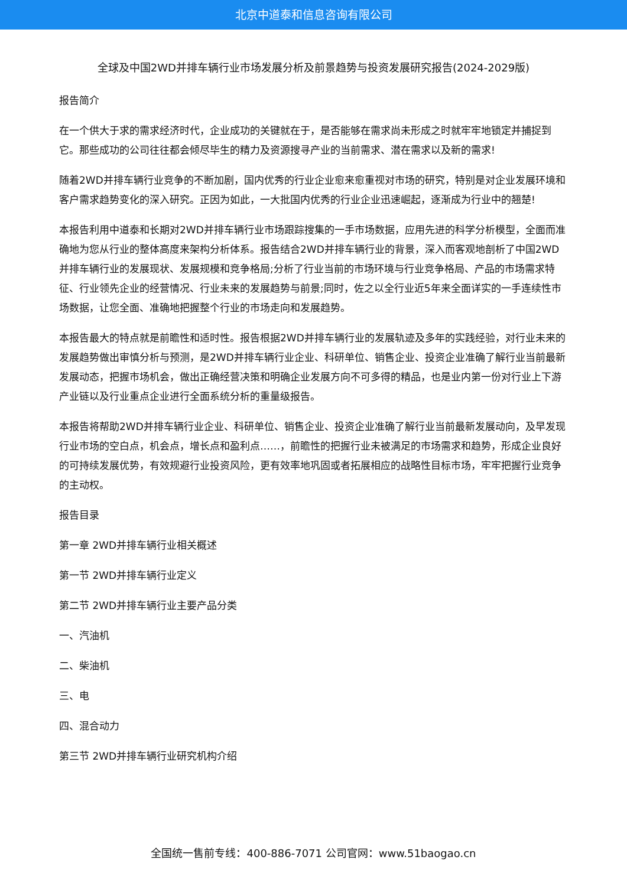北京中道泰和信息咨询有限公司
全球及中国2WD并排车辆行业市场发展分析及前景趋势与投资发展研究报告(2024-2029版)
报告简介
在一个供大于求的需求经济时代，企业成功的关键就在于，是否能够在需求尚未形成之时就牢牢地锁定并捕捉到它。那些成功的公司往往都会倾尽毕生的精力及资源搜寻产业的当前需求、潜在需求以及新的需求!
随着2WD并排车辆行业竞争的不断加剧，国内优秀的行业企业愈来愈重视对市场的研究，特别是对企业发展环境和客户需求趋势变化的深入研究。正因为如此，一大批国内优秀的行业企业迅速崛起，逐渐成为行业中的翘楚!
本报告利用中道泰和长期对2WD并排车辆行业市场跟踪搜集的一手市场数据，应用先进的科学分析模型，全面而准确地为您从行业的整体高度来架构分析体系。报告结合2WD并排车辆行业的背景，深入而客观地剖析了中国2WD并排车辆行业的发展现状、发展规模和竞争格局;分析了行业当前的市场环境与行业竞争格局、产品的市场需求特征、行业领先企业的经营情况、行业未来的发展趋势与前景;同时，佐之以全行业近5年来全面详实的一手连续性市场数据，让您全面、准确地把握整个行业的市场走向和发展趋势。
本报告最大的特点就是前瞻性和适时性。报告根据2WD并排车辆行业的发展轨迹及多年的实践经验，对行业未来的发展趋势做出审慎分析与预测，是2WD并排车辆行业企业、科研单位、销售企业、投资企业准确了解行业当前最新发展动态，把握市场机会，做出正确经营决策和明确企业发展方向不可多得的精品，也是业内第一份对行业上下游产业链以及行业重点企业进行全面系统分析的重量级报告。
本报告将帮助2WD并排车辆行业企业、科研单位、销售企业、投资企业准确了解行业当前最新发展动向，及早发现行业市场的空白点，机会点，增长点和盈利点……，前瞻性的把握行业未被满足的市场需求和趋势，形成企业良好的可持续发展优势，有效规避行业投资风险，更有效率地巩固或者拓展相应的战略性目标市场，牢牢把握行业竞争的主动权。
报告目录
第一章 2WD并排车辆行业相关概述
第一节 2WD并排车辆行业定义
第二节 2WD并排车辆行业主要产品分类
一、汽油机
二、柴油机
三、电
四、混合动力
第三节 2WD并排车辆行业研究机构介绍
全国统一售前专线：400-886-7071 公司官网：www.51baogao.cn